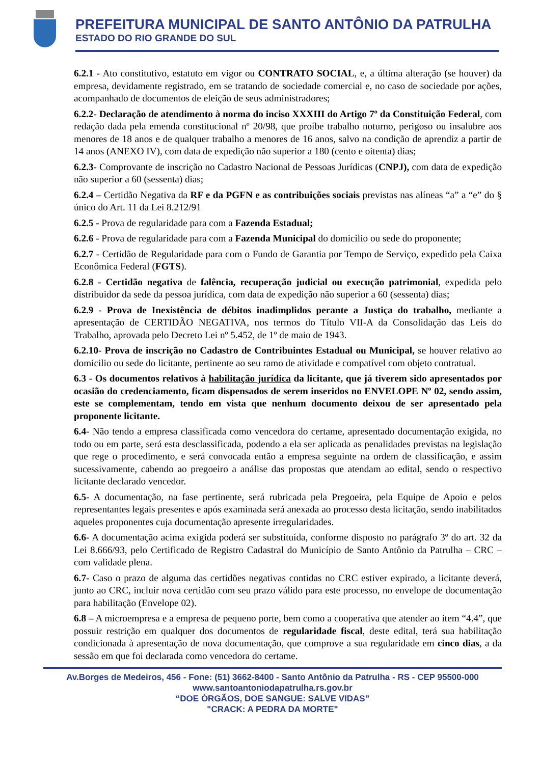PREFEITURA MUNICIPAL DE SANTO ANTÔNIO DA PATRULHA
ESTADO DO RIO GRANDE DO SUL
6.2.1 - Ato constitutivo, estatuto em vigor ou CONTRATO SOCIAL, e, a última alteração (se houver) da empresa, devidamente registrado, em se tratando de sociedade comercial e, no caso de sociedade por ações, acompanhado de documentos de eleição de seus administradores;
6.2.2- Declaração de atendimento à norma do inciso XXXIII do Artigo 7º da Constituição Federal, com redação dada pela emenda constitucional nº 20/98, que proíbe trabalho noturno, perigoso ou insalubre aos menores de 18 anos e de qualquer trabalho a menores de 16 anos, salvo na condição de aprendiz a partir de 14 anos (ANEXO IV), com data de expedição não superior a 180 (cento e oitenta) dias;
6.2.3- Comprovante de inscrição no Cadastro Nacional de Pessoas Jurídicas (CNPJ), com data de expedição não superior a 60 (sessenta) dias;
6.2.4 – Certidão Negativa da RF e da PGFN e as contribuições sociais previstas nas alíneas “a” a “e” do § único do Art. 11 da Lei 8.212/91
6.2.5 - Prova de regularidade para com a Fazenda Estadual;
6.2.6 - Prova de regularidade para com a Fazenda Municipal do domicilio ou sede do proponente;
6.2.7 - Certidão de Regularidade para com o Fundo de Garantia por Tempo de Serviço, expedido pela Caixa Econômica Federal (FGTS).
6.2.8 - Certidão negativa de falência, recuperação judicial ou execução patrimonial, expedida pelo distribuidor da sede da pessoa jurídica, com data de expedição não superior a 60 (sessenta) dias;
6.2.9 - Prova de Inexistência de débitos inadimplidos perante a Justiça do trabalho, mediante a apresentação de CERTIDÃO NEGATIVA, nos termos do Título VII-A da Consolidação das Leis do Trabalho, aprovada pelo Decreto Lei nº 5.452, de 1º de maio de 1943.
6.2.10- Prova de inscrição no Cadastro de Contribuintes Estadual ou Municipal, se houver relativo ao domicilio ou sede do licitante, pertinente ao seu ramo de atividade e compatível com objeto contratual.
6.3 - Os documentos relativos à habilitação jurídica da licitante, que já tiverem sido apresentados por ocasião do credenciamento, ficam dispensados de serem inseridos no ENVELOPE Nº 02, sendo assim, este se complementam, tendo em vista que nenhum documento deixou de ser apresentado pela proponente licitante.
6.4- Não tendo a empresa classificada como vencedora do certame, apresentado documentação exigida, no todo ou em parte, será esta desclassificada, podendo a ela ser aplicada as penalidades previstas na legislação que rege o procedimento, e será convocada então a empresa seguinte na ordem de classificação, e assim sucessivamente, cabendo ao pregoeiro a análise das propostas que atendam ao edital, sendo o respectivo licitante declarado vencedor.
6.5- A documentação, na fase pertinente, será rubricada pela Pregoeira, pela Equipe de Apoio e pelos representantes legais presentes e após examinada será anexada ao processo desta licitação, sendo inabilitados aqueles proponentes cuja documentação apresente irregularidades.
6.6- A documentação acima exigida poderá ser substituída, conforme disposto no parágrafo 3º do art. 32 da Lei 8.666/93, pelo Certificado de Registro Cadastral do Município de Santo Antônio da Patrulha – CRC – com validade plena.
6.7- Caso o prazo de alguma das certidões negativas contidas no CRC estiver expirado, a licitante deverá, junto ao CRC, incluir nova certidão com seu prazo válido para este processo, no envelope de documentação para habilitação (Envelope 02).
6.8 – A microempresa e a empresa de pequeno porte, bem como a cooperativa que atender ao item “4.4”, que possuir restrição em qualquer dos documentos de regularidade fiscal, deste edital, terá sua habilitação condicionada à apresentação de nova documentação, que comprove a sua regularidade em cinco dias, a da sessão em que foi declarada como vencedora do certame.
Av.Borges de Medeiros, 456 - Fone: (51) 3662-8400 - Santo Antônio da Patrulha - RS - CEP 95500-000
www.santoantoniodapatrulha.rs.gov.br
“DOE ÓRGÃOS, DOE SANGUE: SALVE VIDAS”
"CRACK: A PEDRA DA MORTE"